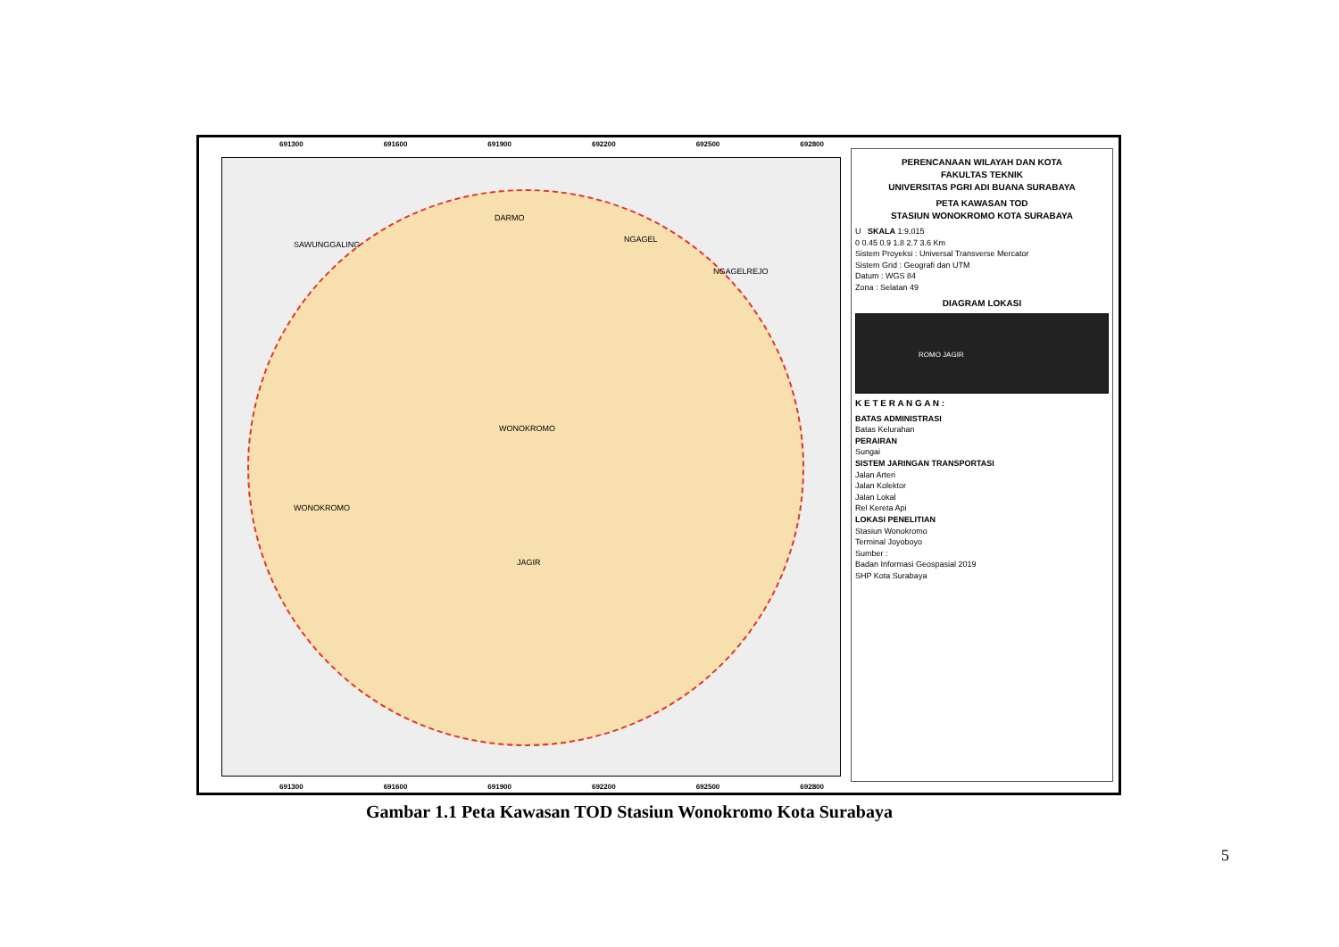691300 691600 691900 692200 692500 692800
DARMO
SAWUNGGALING
NGAGEL
NGAGELREJO
WONOKROMO
WONOKROMO
JAGIR
691300 691600 691900 692200 692500 692800
PERENCANAAN WILAYAH DAN KOTA
FAKULTAS TEKNIK
UNIVERSITAS PGRI ADI BUANA SURABAYA
PETA KAWASAN TOD
STASIUN WONOKROMO KOTA SURABAYA
U SKALA 1:9,015
0 0.45 0.9 1.8 2.7 3.6 Km
Sistem Proyeksi : Universal Transverse Mercator
Sistem Grid : Geografi dan UTM
Datum : WGS 84
Zona : Selatan 49
DIAGRAM LOKASI
ROMO JAGIR
K E T E R A N G A N :
BATAS ADMINISTRASI
Batas Kelurahan
PERAIRAN
Sungai
SISTEM JARINGAN TRANSPORTASI
Jalan Arteri
Jalan Kolektor
Jalan Lokal
Rel Kereta Api
LOKASI PENELITIAN
Stasiun Wonokromo
Terminal Joyoboyo
Sumber :
Badan Informasi Geospasial 2019
SHP Kota Surabaya
Gambar 1.1 Peta Kawasan TOD Stasiun Wonokromo Kota Surabaya
5